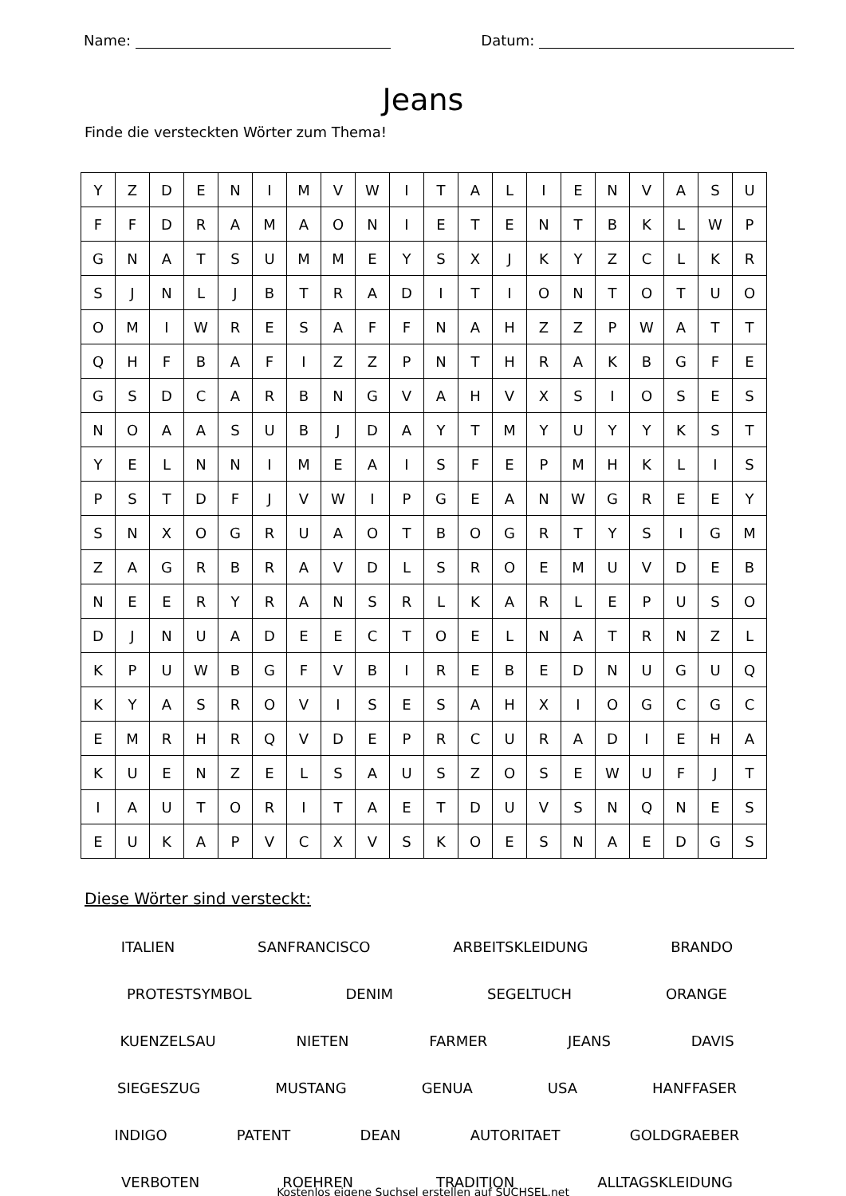Name: Datum:
Jeans
Finde die versteckten Wörter zum Thema!
| Y | Z | D | E | N | I | M | V | W | I | T | A | L | I | E | N | V | A | S | U |
| F | F | D | R | A | M | A | O | N | I | E | T | E | N | T | B | K | L | W | P |
| G | N | A | T | S | U | M | M | E | Y | S | X | J | K | Y | Z | C | L | K | R |
| S | J | N | L | J | B | T | R | A | D | I | T | I | O | N | T | O | T | U | O |
| O | M | I | W | R | E | S | A | F | F | N | A | H | Z | Z | P | W | A | T | T |
| Q | H | F | B | A | F | I | Z | Z | P | N | T | H | R | A | K | B | G | F | E |
| G | S | D | C | A | R | B | N | G | V | A | H | V | X | S | I | O | S | E | S |
| N | O | A | A | S | U | B | J | D | A | Y | T | M | Y | U | Y | Y | K | S | T |
| Y | E | L | N | N | I | M | E | A | I | S | F | E | P | M | H | K | L | I | S |
| P | S | T | D | F | J | V | W | I | P | G | E | A | N | W | G | R | E | E | Y |
| S | N | X | O | G | R | U | A | O | T | B | O | G | R | T | Y | S | I | G | M |
| Z | A | G | R | B | R | A | V | D | L | S | R | O | E | M | U | V | D | E | B |
| N | E | E | R | Y | R | A | N | S | R | L | K | A | R | L | E | P | U | S | O |
| D | J | N | U | A | D | E | E | C | T | O | E | L | N | A | T | R | N | Z | L |
| K | P | U | W | B | G | F | V | B | I | R | E | B | E | D | N | U | G | U | Q |
| K | Y | A | S | R | O | V | I | S | E | S | A | H | X | I | O | G | C | G | C |
| E | M | R | H | R | Q | V | D | E | P | R | C | U | R | A | D | I | E | H | A |
| K | U | E | N | Z | E | L | S | A | U | S | Z | O | S | E | W | U | F | J | T |
| I | A | U | T | O | R | I | T | A | E | T | D | U | V | S | N | Q | N | E | S |
| E | U | K | A | P | V | C | X | V | S | K | O | E | S | N | A | E | D | G | S |
Diese Wörter sind versteckt:
ITALIEN SANFRANCISCO ARBEITSKLEIDUNG BRANDO
PROTESTSYMBOL DENIM SEGELTUCH ORANGE
KUENZELSAU NIETEN FARMER JEANS DAVIS
SIEGESZUG MUSTANG GENUA USA HANFFASER
INDIGO PATENT DEAN AUTORITAET GOLDGRAEBER
VERBOTEN ROEHREN TRADITION ALLTAGSKLEIDUNG
Kostenlos eigene Suchsel erstellen auf SUCHSEL.net